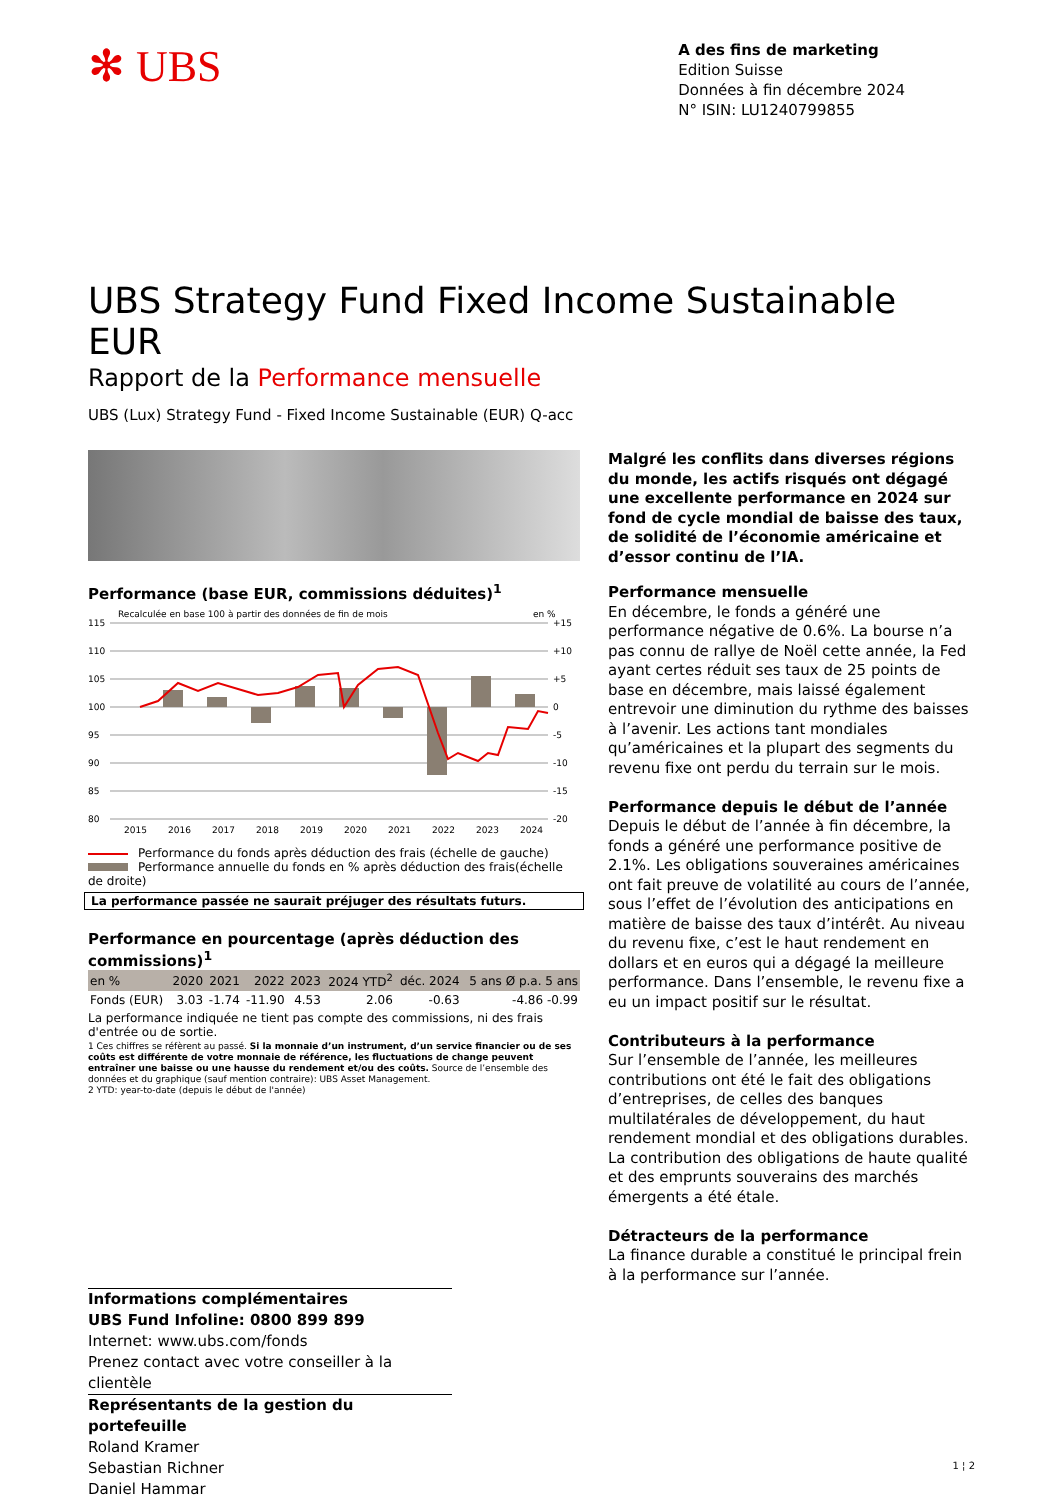✻ UBS
A des fins de marketing
Edition Suisse
Données à fin décembre 2024
N° ISIN: LU1240799855
UBS Strategy Fund Fixed Income Sustainable EUR
Rapport de la Performance mensuelle
UBS (Lux) Strategy Fund - Fixed Income Sustainable (EUR) Q-acc
Performance (base EUR, commissions déduites)<sup>1</sup>
Recalculée en base 100 à partir des données de fin de mois
en %
115
110
105
100
95
90
85
80
+15
+10
+5
0
-5
-10
-15
-20
2015
2016
2017
2018
2019
2020
2021
2022
2023
2024
Performance du fonds après déduction des frais (échelle de gauche)
Performance annuelle du fonds en % après déduction des frais(échelle de droite)
La performance passée ne saurait préjuger des résultats futurs.
Performance en pourcentage (après déduction des commissions)<sup>1</sup>
| en % | 2020 | 2021 | 2022 | 2023 | 2024 YTD<sup>2</sup> | déc. 2024 | 5 ans Ø p.a. 5 ans |
| --- | --- | --- | --- | --- | --- | --- | --- |
| Fonds (EUR) | 3.03 | -1.74 | -11.90 | 4.53 | 2.06 | -0.63 | -4.86 -0.99 |
La performance indiquée ne tient pas compte des commissions, ni des frais d'entrée ou de sortie.
1 Ces chiffres se réfèrent au passé. Si la monnaie d’un instrument, d’un service financier ou de ses coûts est différente de votre monnaie de référence, les fluctuations de change peuvent entraîner une baisse ou une hausse du rendement et/ou des coûts. Source de l’ensemble des données et du graphique (sauf mention contraire): UBS Asset Management.
2 YTD: year-to-date (depuis le début de l'année)
Malgré les conflits dans diverses régions du monde, les actifs risqués ont dégagé une excellente performance en 2024 sur fond de cycle mondial de baisse des taux, de solidité de l’économie américaine et d’essor continu de l’IA.
Performance mensuelle
En décembre, le fonds a généré une performance négative de 0.6%. La bourse n’a pas connu de rallye de Noël cette année, la Fed ayant certes réduit ses taux de 25 points de base en décembre, mais laissé également entrevoir une diminution du rythme des baisses à l’avenir. Les actions tant mondiales qu’américaines et la plupart des segments du revenu fixe ont perdu du terrain sur le mois.
Performance depuis le début de l’année
Depuis le début de l’année à fin décembre, la fonds a généré une performance positive de 2.1%. Les obligations souveraines américaines ont fait preuve de volatilité au cours de l’année, sous l’effet de l’évolution des anticipations en matière de baisse des taux d’intérêt. Au niveau du revenu fixe, c’est le haut rendement en dollars et en euros qui a dégagé la meilleure performance. Dans l’ensemble, le revenu fixe a eu un impact positif sur le résultat.
Contributeurs à la performance
Sur l’ensemble de l’année, les meilleures contributions ont été le fait des obligations d’entreprises, de celles des banques multilatérales de développement, du haut rendement mondial et des obligations durables. La contribution des obligations de haute qualité et des emprunts souverains des marchés émergents a été étale.
Détracteurs de la performance
La finance durable a constitué le principal frein à la performance sur l’année.
Informations complémentaires
UBS Fund Infoline: 0800 899 899
Internet: www.ubs.com/fonds
Prenez contact avec votre conseiller à la clientèle
Représentants de la gestion du portefeuille
Roland Kramer
Sebastian Richner
Daniel Hammar
1 ¦ 2